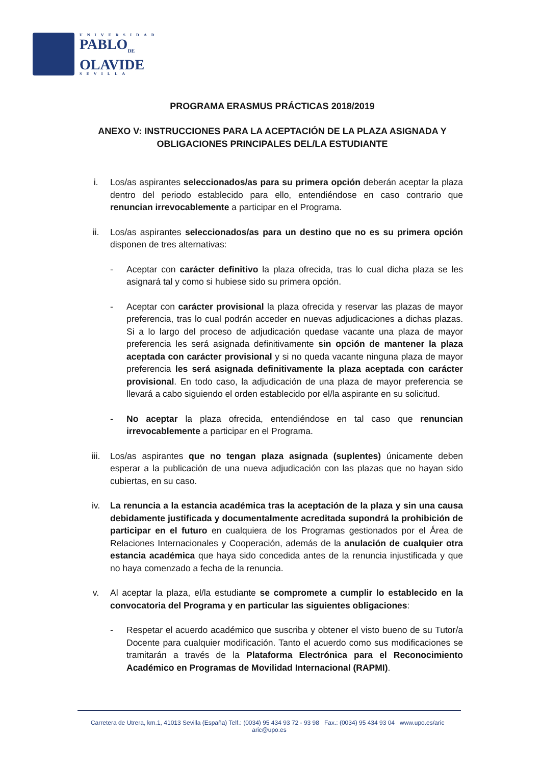UNIVERSIDAD
PABLO<sub>DE</sub>
OLAVIDE
SEVILLA
PROGRAMA ERASMUS PRÁCTICAS 2018/2019
ANEXO V: INSTRUCCIONES PARA LA ACEPTACIÓN DE LA PLAZA ASIGNADA Y OBLIGACIONES PRINCIPALES DEL/LA ESTUDIANTE
i. Los/as aspirantes seleccionados/as para su primera opción deberán aceptar la plaza dentro del periodo establecido para ello, entendiéndose en caso contrario que renuncian irrevocablemente a participar en el Programa.
ii. Los/as aspirantes seleccionados/as para un destino que no es su primera opción disponen de tres alternativas:
- Aceptar con carácter definitivo la plaza ofrecida, tras lo cual dicha plaza se les asignará tal y como si hubiese sido su primera opción.
- Aceptar con carácter provisional la plaza ofrecida y reservar las plazas de mayor preferencia, tras lo cual podrán acceder en nuevas adjudicaciones a dichas plazas. Si a lo largo del proceso de adjudicación quedase vacante una plaza de mayor preferencia les será asignada definitivamente sin opción de mantener la plaza aceptada con carácter provisional y si no queda vacante ninguna plaza de mayor preferencia les será asignada definitivamente la plaza aceptada con carácter provisional. En todo caso, la adjudicación de una plaza de mayor preferencia se llevará a cabo siguiendo el orden establecido por el/la aspirante en su solicitud.
- No aceptar la plaza ofrecida, entendiéndose en tal caso que renuncian irrevocablemente a participar en el Programa.
iii. Los/as aspirantes que no tengan plaza asignada (suplentes) únicamente deben esperar a la publicación de una nueva adjudicación con las plazas que no hayan sido cubiertas, en su caso.
iv. La renuncia a la estancia académica tras la aceptación de la plaza y sin una causa debidamente justificada y documentalmente acreditada supondrá la prohibición de participar en el futuro en cualquiera de los Programas gestionados por el Área de Relaciones Internacionales y Cooperación, además de la anulación de cualquier otra estancia académica que haya sido concedida antes de la renuncia injustificada y que no haya comenzado a fecha de la renuncia.
v. Al aceptar la plaza, el/la estudiante se compromete a cumplir lo establecido en la convocatoria del Programa y en particular las siguientes obligaciones:
- Respetar el acuerdo académico que suscriba y obtener el visto bueno de su Tutor/a Docente para cualquier modificación. Tanto el acuerdo como sus modificaciones se tramitarán a través de la Plataforma Electrónica para el Reconocimiento Académico en Programas de Movilidad Internacional (RAPMI).
Carretera de Utrera, km.1, 41013 Sevilla (España) Telf.: (0034) 95 434 93 72 - 93 98 Fax.: (0034) 95 434 93 04 www.upo.es/aric aric@upo.es